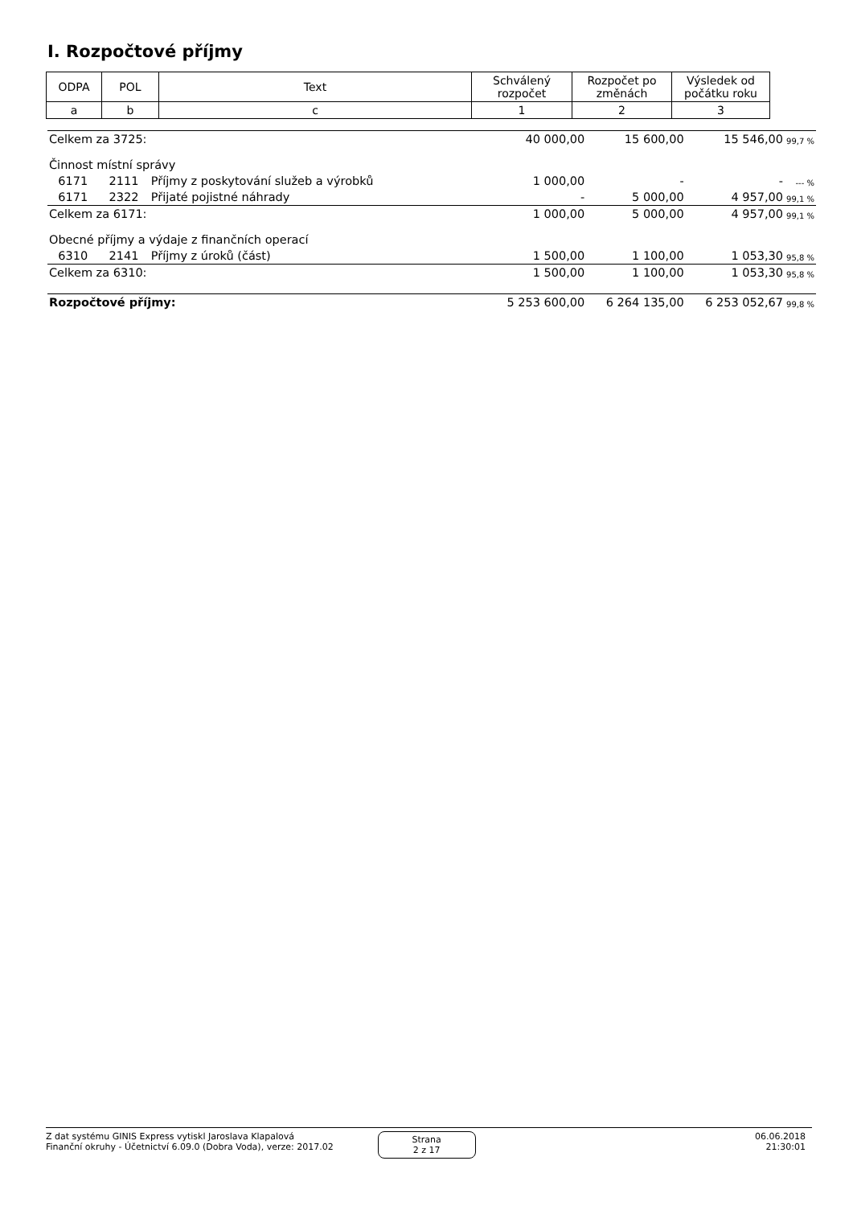I. Rozpočtové příjmy
| ODPA | POL | Text | Schválený rozpočet | Rozpočet po změnách | Výsledek od počátku roku |
| a | b | c | 1 | 2 | 3 |
| Celkem za 3725: | | | 40 000,00 | 15 600,00 | 15 546,00 | 99,7 % |
| Činnost místní správy | | | | | | |
| 6171 | 2111 | Příjmy z poskytování služeb a výrobků | 1 000,00 | - | - | --- % |
| 6171 | 2322 | Přijaté pojistné náhrady | - | 5 000,00 | 4 957,00 | 99,1 % |
| Celkem za 6171: | | | 1 000,00 | 5 000,00 | 4 957,00 | 99,1 % |
| Obecné příjmy a výdaje z finančních operací | | | | | | |
| 6310 | 2141 | Příjmy z úroků (část) | 1 500,00 | 1 100,00 | 1 053,30 | 95,8 % |
| Celkem za 6310: | | | 1 500,00 | 1 100,00 | 1 053,30 | 95,8 % |
| Rozpočtové příjmy: | | | 5 253 600,00 | 6 264 135,00 | 6 253 052,67 | 99,8 % |
Z dat systému GINIS Express vytiskl Jaroslava Klapalová
Finanční okruhy - Účetnictví 6.09.0 (Dobra Voda), verze: 2017.02
Strana
2 z 17
06.06.2018
21:30:01